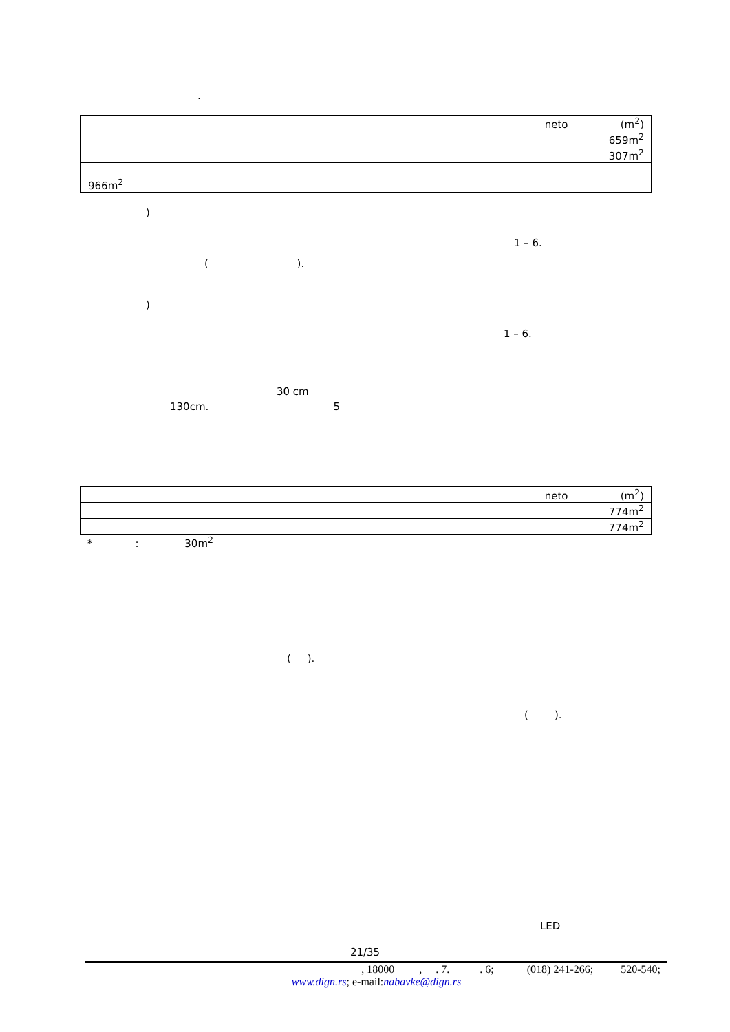.
| | neto (m<sup>2</sup>) |
| | 659m<sup>2</sup> |
| | 307m<sup>2</sup> |
| 966m<sup>2</sup> | |
)
1 – 6.
( ).
)
1 – 6.
30 cm
130cm. 5
| | neto (m<sup>2</sup>) |
| | 774m<sup>2</sup> |
| 774m<sup>2</sup> | |
* : 30m<sup>2</sup>
( ).
( ).
LED
21/35
, 18000 , . 7. . 6; (018) 241-266; 520-540;
www.dign.rs; e-mail:nabavke@dign.rs